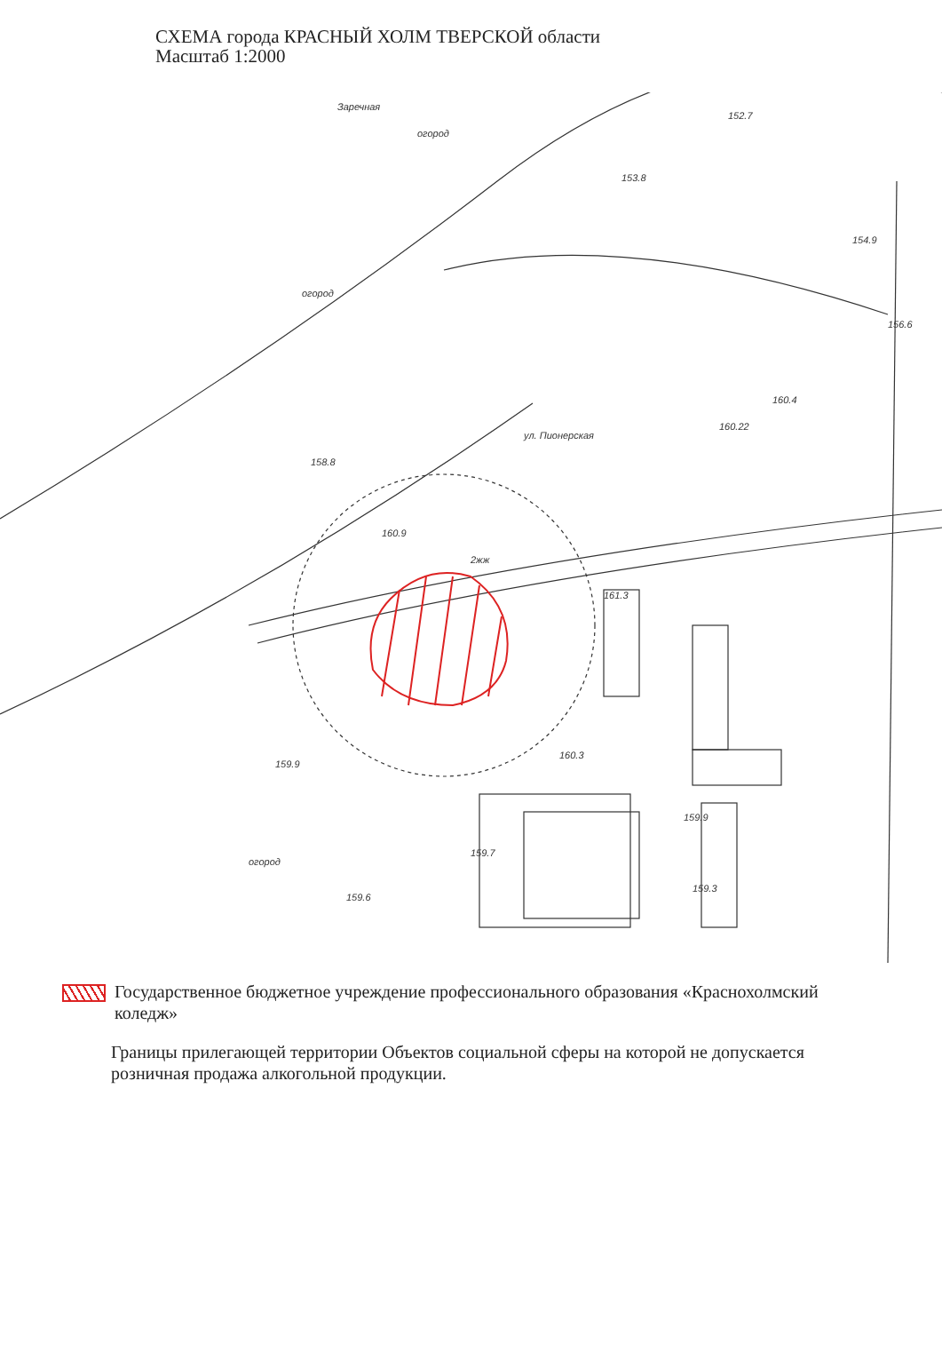СХЕМА города КРАСНЫЙ ХОЛМ ТВЕРСКОЙ области
Масштаб 1:2000
Заречная
огород
огород
ул. Пионерская
152.7
153.8
154.9
156.6
158.8
161.3
160.3
160.4
160.9
2жж
160.22
огород
159.9
159.3
159.7
159.6
159.9
Государственное бюджетное учреждение профессионального образования «Краснохолмский коледж»
Границы прилегающей территории Объектов социальной сферы на которой не допускается розничная продажа алкогольной продукции.